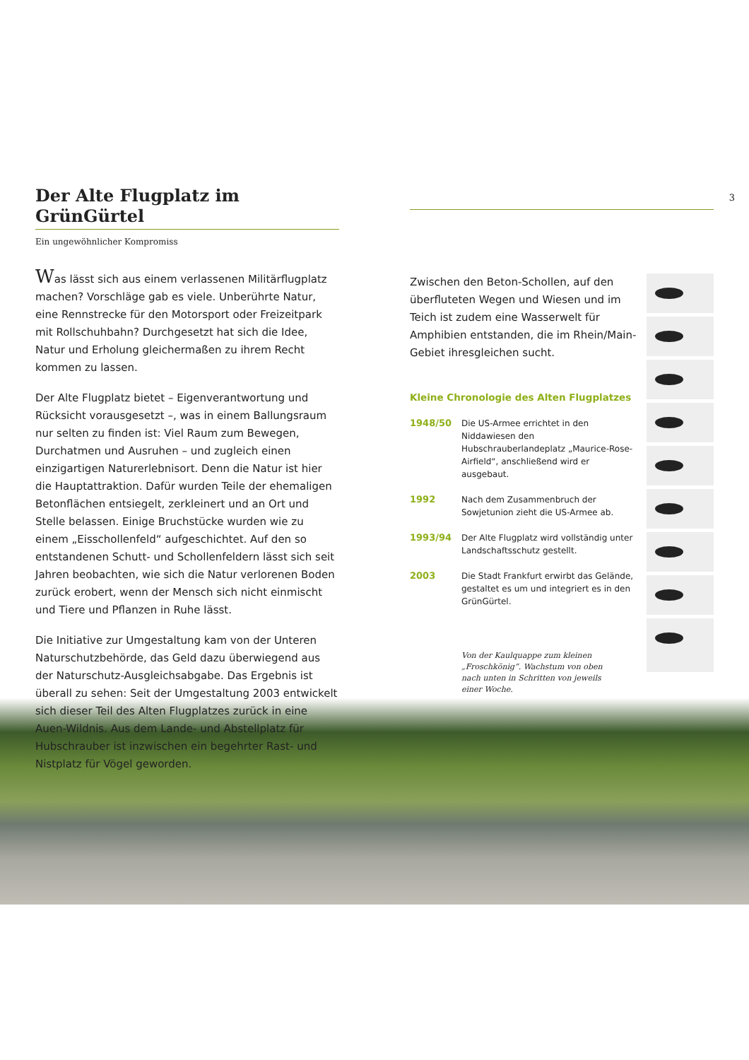Der Alte Flugplatz im GrünGürtel
Ein ungewöhnlicher Kompromiss
3
Was lässt sich aus einem verlassenen Militärflugplatz machen? Vorschläge gab es viele. Unberührte Natur, eine Rennstrecke für den Motorsport oder Freizeitpark mit Rollschuhbahn? Durchgesetzt hat sich die Idee, Natur und Erholung gleichermaßen zu ihrem Recht kommen zu lassen.
Der Alte Flugplatz bietet – Eigenverantwortung und Rücksicht vorausgesetzt –, was in einem Ballungsraum nur selten zu finden ist: Viel Raum zum Bewegen, Durchatmen und Ausruhen – und zugleich einen einzigartigen Naturerlebnisort. Denn die Natur ist hier die Hauptattraktion. Dafür wurden Teile der ehemaligen Betonflächen entsiegelt, zerkleinert und an Ort und Stelle belassen. Einige Bruchstücke wurden wie zu einem „Eisschollenfeld“ aufgeschichtet. Auf den so entstandenen Schutt- und Schollenfeldern lässt sich seit Jahren beobachten, wie sich die Natur verlorenen Boden zurück erobert, wenn der Mensch sich nicht einmischt und Tiere und Pflanzen in Ruhe lässt.
Die Initiative zur Umgestaltung kam von der Unteren Naturschutzbehörde, das Geld dazu überwiegend aus der Naturschutz-Ausgleichsabgabe. Das Ergebnis ist überall zu sehen: Seit der Umgestaltung 2003 entwickelt sich dieser Teil des Alten Flugplatzes zurück in eine Auen-Wildnis. Aus dem Lande- und Abstellplatz für Hubschrauber ist inzwischen ein begehrter Rast- und Nistplatz für Vögel geworden.
Zwischen den Beton-Schollen, auf den überfluteten Wegen und Wiesen und im Teich ist zudem eine Wasserwelt für Amphibien entstanden, die im Rhein/Main-Gebiet ihresgleichen sucht.
Kleine Chronologie des Alten Flugplatzes
1948/50 Die US-Armee errichtet in den Niddawiesen den Hubschrauberlandeplatz „Maurice-Rose-Airfield“, anschließend wird er ausgebaut.
1992 Nach dem Zusammenbruch der Sowjetunion zieht die US-Armee ab.
1993/94 Der Alte Flugplatz wird vollständig unter Landschaftsschutz gestellt.
2003 Die Stadt Frankfurt erwirbt das Gelände, gestaltet es um und integriert es in den GrünGürtel.
Von der Kaulquappe zum kleinen „Froschkönig“. Wachstum von oben nach unten in Schritten von jeweils einer Woche.